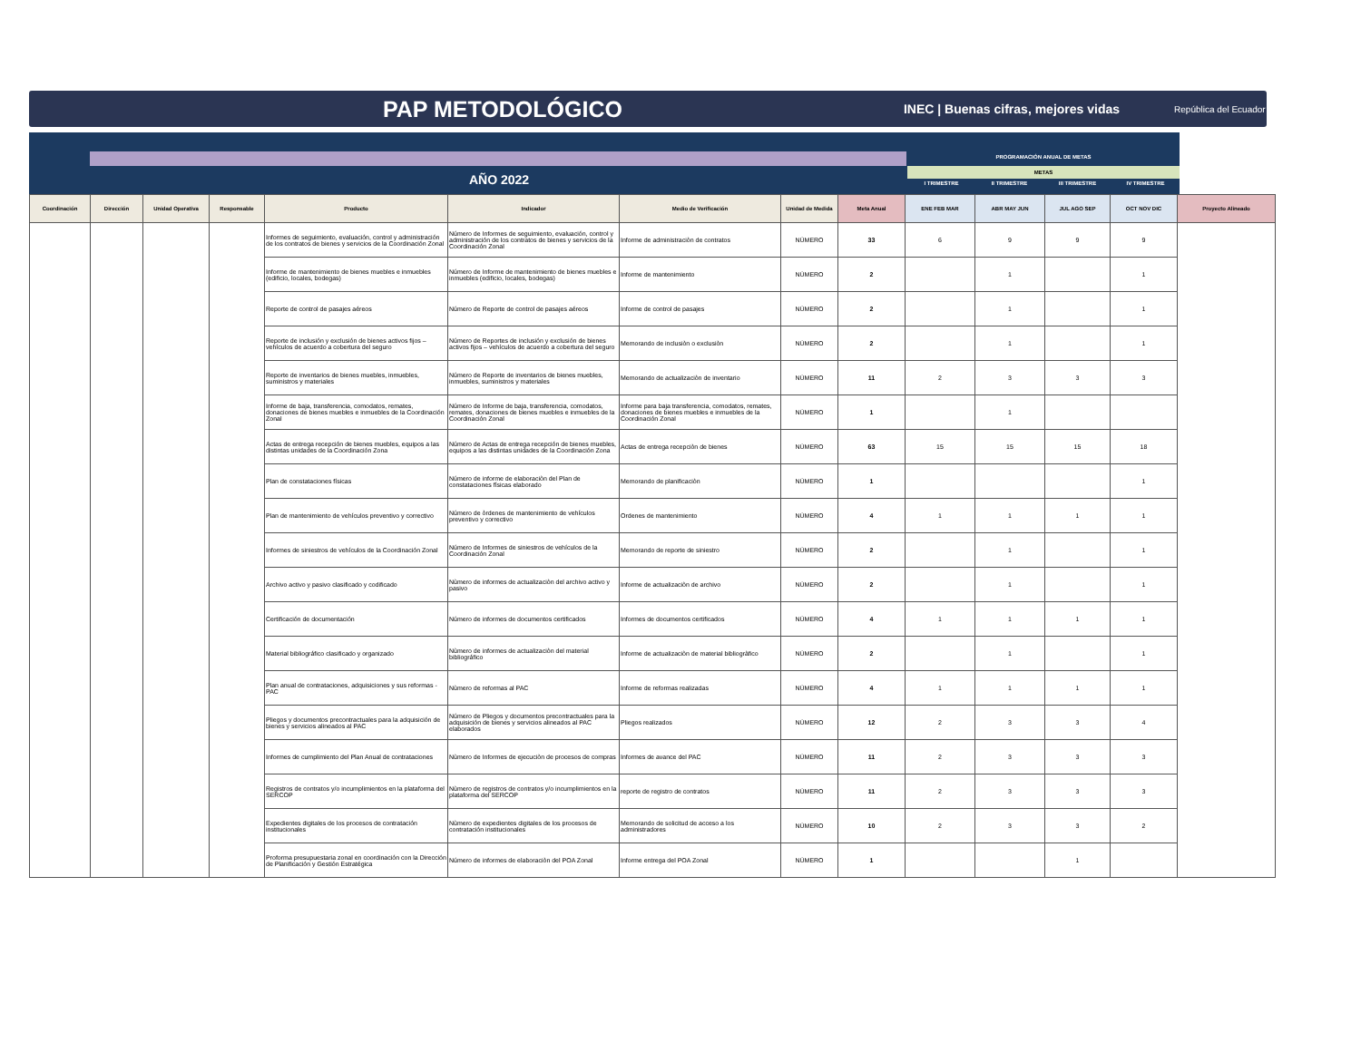PAP METODOLÓGICO
INEC | Buenas cifras, mejores vidas República del Ecuador
PROGRAMACIÓN ANUAL DE METAS
METAS
AÑO 2022 I TRIMESTRE II TRIMESTRE III TRIMESTRE IV TRIMESTRE
| Coordinación | Dirección | Unidad Operativa | Responsable | Producto | Indicador | Medio de Verificación | Unidad de Medida | Meta Anual | ENE FEB MAR | ABR MAY JUN | JUL AGO SEP | OCT NOV DIC | Proyecto Alineado |
| --- | --- | --- | --- | --- | --- | --- | --- | --- | --- | --- | --- | --- | --- |
| | | | | Informes de seguimiento, evaluación, control y administración de los contratos de bienes y servicios de la Coordinación Zonal | Número de Informes de seguimiento, evaluación, control y administración de los contratos de bienes y servicios de la Coordinación Zonal | Informe de administraciòn de contratos | NÚMERO | 33 | 6 | 9 | 9 | 9 | |
| | | | | Informe de mantenimiento de bienes muebles e inmuebles (edificio, locales, bodegas) | Número de Informe de mantenimiento de bienes muebles e inmuebles (edificio, locales, bodegas) | Informe de mantenimiento | NÚMERO | 2 | | 1 | | 1 | |
| | | | | Reporte de control de pasajes aéreos | Número de Reporte de control de pasajes aéreos | Informe de control de pasajes | NÚMERO | 2 | | 1 | | 1 | |
| | | | | Reporte de inclusión y exclusión de bienes activos fijos – vehículos de acuerdo a cobertura del seguro | Número de Reportes de inclusión y exclusión de bienes activos fijos – vehículos de acuerdo a cobertura del seguro | Memorando de inclusiòn o exclusiòn | NÚMERO | 2 | | 1 | | 1 | |
| | | | | Reporte de inventarios de bienes muebles, inmuebles, suministros y materiales | Número de Reporte de inventarios de bienes muebles, inmuebles, suministros y materiales | Memorando de actualizaciòn de inventario | NÚMERO | 11 | 2 | 3 | 3 | 3 | |
| | | | | Informe de baja, transferencia, comodatos, remates, donaciones de bienes muebles e inmuebles de la Coordinación Zonal | Número de Informe de baja, transferencia, comodatos, remates, donaciones de bienes muebles e inmuebles de la Coordinación Zonal | Informe para baja transferencia, comodatos, remates, donaciones de bienes muebles e inmuebles de la Coordinación Zonal | NÚMERO | 1 | | 1 | | | |
| | | | | Actas de entrega recepción de bienes muebles, equipos a las distintas unidades de la Coordinación Zona | Número de Actas de entrega recepción de bienes muebles, equipos a las distintas unidades de la Coordinación Zona | Actas de entrega recepciòn de bienes | NÚMERO | 63 | 15 | 15 | 15 | 18 | |
| | | | | Plan de constataciones físicas | Número de informe de elaboraciòn del Plan de constataciones físicas elaborado | Memorando de planificaciòn | NÚMERO | 1 | | | | 1 | |
| | | | | Plan de mantenimiento de vehículos preventivo y correctivo | Número de òrdenes de mantenimiento de vehículos preventivo y correctivo | Ordenes de mantenimiento | NÚMERO | 4 | 1 | 1 | 1 | 1 | |
| | | | | Informes de siniestros de vehículos de la Coordinación Zonal | Número de Informes de siniestros de vehículos de la Coordinación Zonal | Memorando de reporte de siniestro | NÚMERO | 2 | | 1 | | 1 | |
| | | | | Archivo activo y pasivo clasificado y codificado | Nùmero de informes de actualizaciòn del archivo activo y pasivo | Informe de actualizaciòn de archivo | NÚMERO | 2 | | 1 | | 1 | |
| | | | | Certificación de documentación | Número de informes de documentos certificados | Informes de documentos certificados | NÚMERO | 4 | 1 | 1 | 1 | 1 | |
| | | | | Material bibliográfico clasificado y organizado | Nùmero de informes de actualizaciòn del material bibliográfico | Informe de actualizaciòn de material bibliogràfico | NÚMERO | 2 | | 1 | | 1 | |
| | | | | Plan anual de contrataciones, adquisiciones y sus reformas - PAC | Nùmero de reformas al PAC | Informe de reformas realizadas | NÚMERO | 4 | 1 | 1 | 1 | 1 | |
| | | | | Pliegos y documentos precontractuales para la adquisición de bienes y servicios alineados al PAC | Número de Pliegos y documentos precontractuales para la adquisición de bienes y servicios alineados al PAC elaborados | Pliegos realizados | NÚMERO | 12 | 2 | 3 | 3 | 4 | |
| | | | | Informes de cumplimiento del Plan Anual de contrataciones | Nùmero de Informes de ejecuciòn de procesos de compras | Informes de avance del PAC | NÚMERO | 11 | 2 | 3 | 3 | 3 | |
| | | | | Registros de contratos y/o incumplimientos en la plataforma del SERCOP | Nùmero de registros de contratos y/o incumplimientos en la plataforma del SERCOP | reporte de registro de contratos | NÚMERO | 11 | 2 | 3 | 3 | 3 | |
| | | | | Expedientes digitales de los procesos de contratación institucionales | Nùmero de expedientes digitales de los procesos de contratación institucionales | Memorando de solicitud de acceso a los administradores | NÚMERO | 10 | 2 | 3 | 3 | 2 | |
| | | | | Proforma presupuestaria zonal en coordinación con la Dirección de Planificación y Gestión Estratégica | Número de informes de elaboraciòn del POA Zonal | Informe entrega del POA Zonal | NÚMERO | 1 | | | 1 | | |